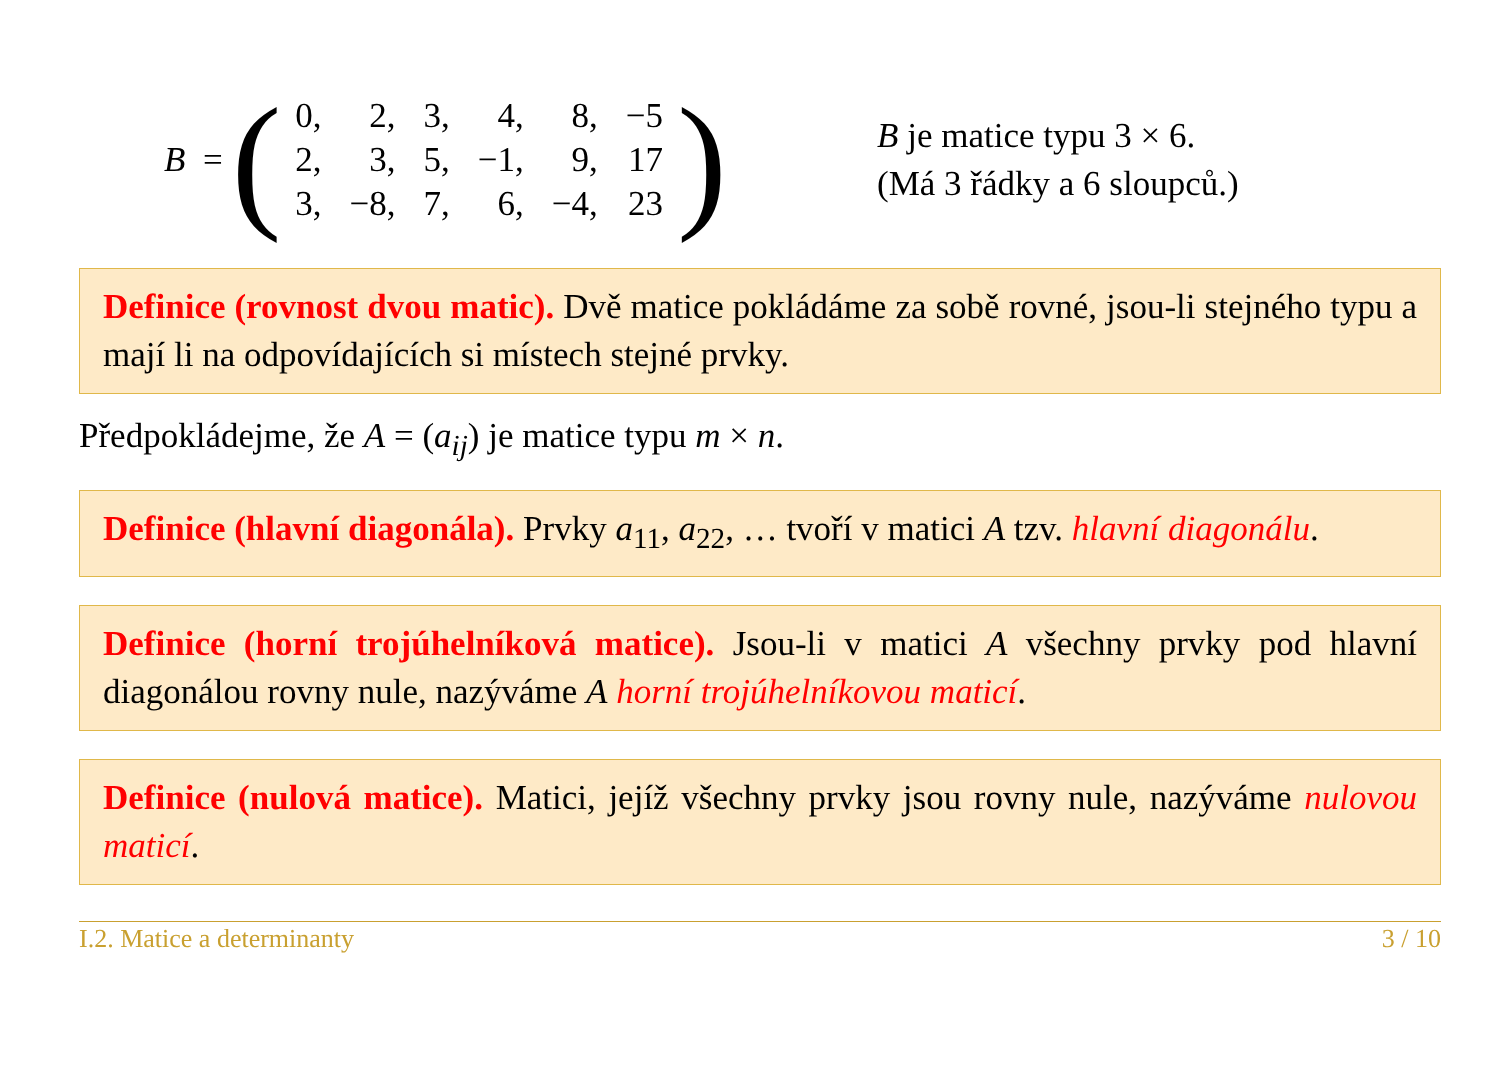B = (
| 0, | 2, | 3, | 4, | 8, | −5 |
| 2, | 3, | 5, | −1, | 9, | 17 |
| 3, | −8, | 7, | 6, | −4, | 23 |
)
B je matice typu 3 × 6.
(Má 3 řádky a 6 sloupců.)
Definice (rovnost dvou matic). Dvě matice pokládáme za sobě rovné, jsou-li stejného typu a mají li na odpovídajících si místech stejné prvky.
Předpokládejme, že A = (a<sub>ij</sub>) je matice typu m × n.
Definice (hlavní diagonála). Prvky a<sub>11</sub>, a<sub>22</sub>, … tvoří v matici A tzv. hlavní diagonálu.
Definice (horní trojúhelníková matice). Jsou-li v matici A všechny prvky pod hlavní diagonálou rovny nule, nazýváme A horní trojúhelníkovou maticí.
Definice (nulová matice). Matici, jejíž všechny prvky jsou rovny nule, nazýváme nulovou maticí.
I.2. Matice a determinanty 3 / 10